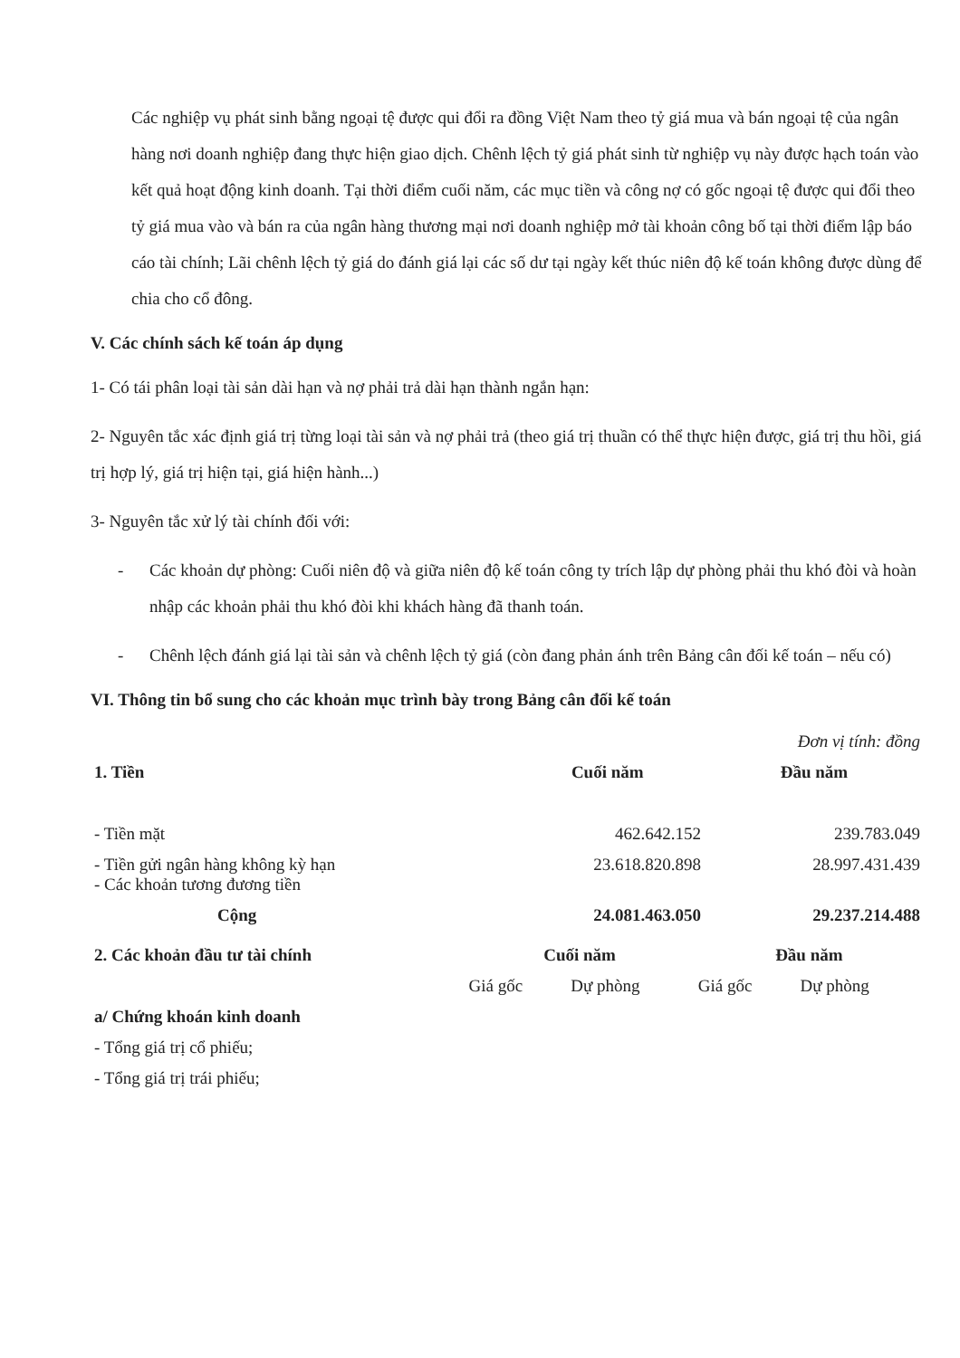Các nghiệp vụ phát sinh bằng ngoại tệ được qui đổi ra đồng Việt Nam theo tỷ giá mua và bán ngoại tệ của ngân hàng nơi doanh nghiệp đang thực hiện giao dịch. Chênh lệch tỷ giá phát sinh từ nghiệp vụ này được hạch toán vào kết quả hoạt động kinh doanh. Tại thời điểm cuối năm, các mục tiền và công nợ có gốc ngoại tệ được qui đổi theo tỷ giá mua vào và bán ra của ngân hàng thương mại nơi doanh nghiệp mở tài khoản công bố tại thời điểm lập báo cáo tài chính; Lãi chênh lệch tỷ giá do đánh giá lại các số dư tại ngày kết thúc niên độ kế toán không được dùng để chia cho cổ đông.
V. Các chính sách kế toán áp dụng
1- Có tái phân loại tài sản dài hạn và nợ phải trả dài hạn thành ngắn hạn:
2- Nguyên tắc xác định giá trị từng loại tài sản và nợ phải trả (theo giá trị thuần có thể thực hiện được, giá trị thu hồi, giá trị hợp lý, giá trị hiện tại, giá hiện hành...)
3- Nguyên tắc xử lý tài chính đối với:
- Các khoản dự phòng: Cuối niên độ và giữa niên độ kế toán công ty trích lập dự phòng phải thu khó đòi và hoàn nhập các khoản phải thu khó đòi khi khách hàng đã thanh toán.
- Chênh lệch đánh giá lại tài sản và chênh lệch tỷ giá (còn đang phản ánh trên Bảng cân đối kế toán – nếu có)
VI. Thông tin bổ sung cho các khoản mục trình bày trong Bảng cân đối kế toán
| | | Đơn vị tính: đồng |
| 1. Tiền | Cuối năm | Đầu năm |
| - Tiền mặt | 462.642.152 | 239.783.049 |
| - Tiền gửi ngân hàng không kỳ hạn - Các khoản tương đương tiền | 23.618.820.898 | 28.997.431.439 |
| Cộng | 24.081.463.050 | 29.237.214.488 |
| 2. Các khoản đầu tư tài chính | Cuối năm | | Đầu năm | |
| --- | --- | --- | --- | --- |
| | Giá gốc | Dự phòng | Giá gốc | Dự phòng |
| a/ Chứng khoán kinh doanh | | | | |
| - Tổng giá trị cổ phiếu; | | | | |
| - Tổng giá trị trái phiếu; | | | | |